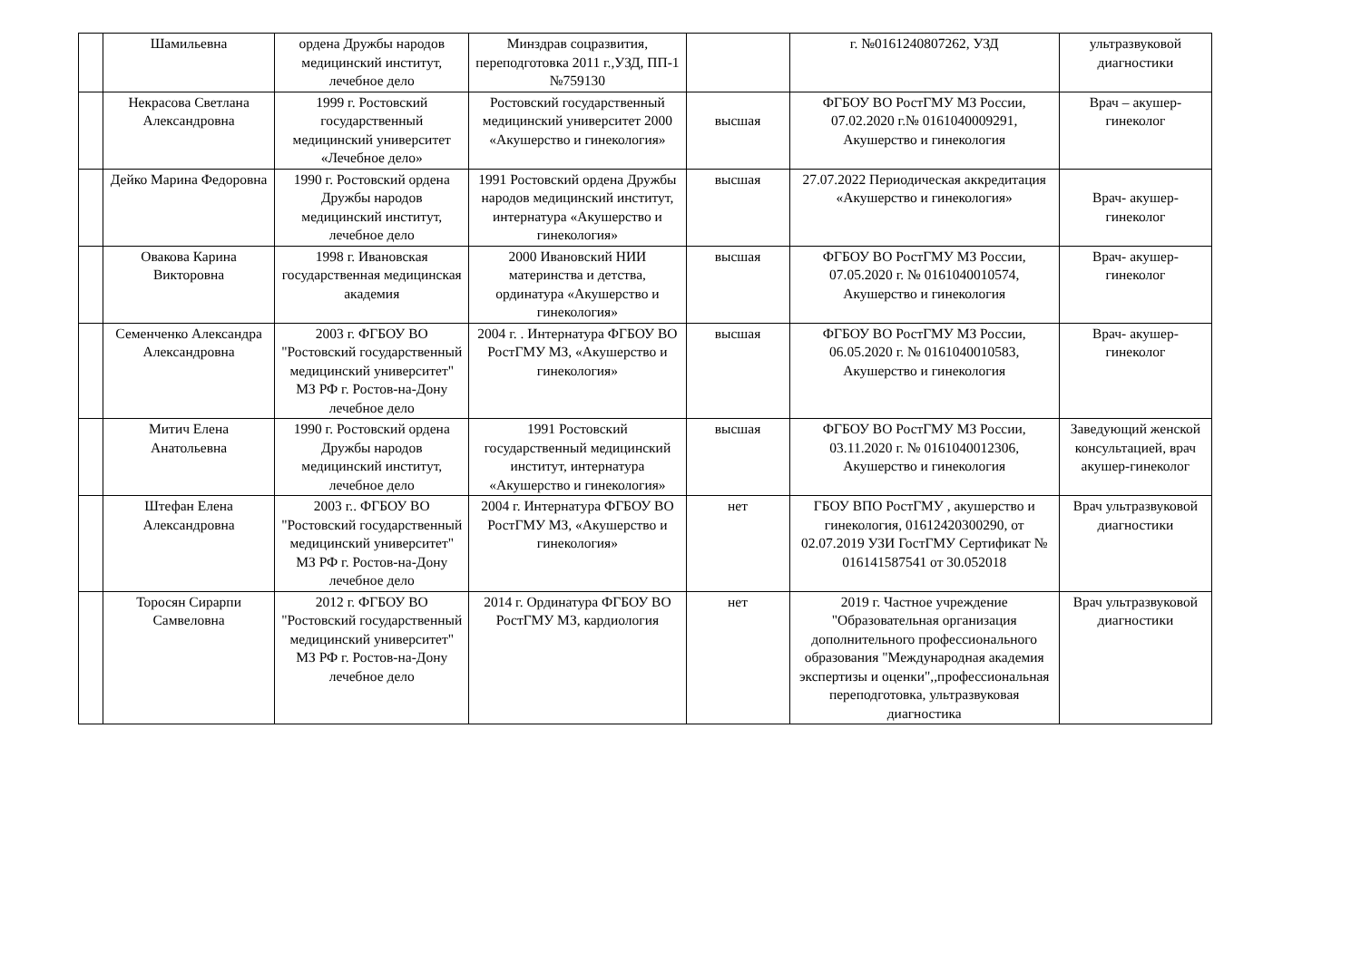| | Шамильевна | ордена Дружбы народов медицинский институт, лечебное дело | Минздрав соцразвития, переподготовка 2011 г.,УЗД, ПП-1 №759130 | | г. №0161240807262, УЗД | ультразвуковой диагностики |
| | Некрасова Светлана Александровна | 1999 г. Ростовский государственный медицинский университет «Лечебное дело» | Ростовский государственный медицинский университет 2000 «Акушерство и гинекология» | высшая | ФГБОУ ВО РостГМУ МЗ России, 07.02.2020 г.№ 0161040009291, Акушерство и гинекология | Врач – акушер-гинеколог |
| | Дейко Марина Федоровна | 1990 г. Ростовский ордена Дружбы народов медицинский институт, лечебное дело | 1991 Ростовский ордена Дружбы народов медицинский институт, интернатура «Акушерство и гинекология» | высшая | 27.07.2022 Периодическая аккредитация «Акушерство и гинекология» | Врач- акушер-гинеколог |
| | Овакова Карина Викторовна | 1998 г. Ивановская государственная медицинская академия | 2000 Ивановский НИИ материнства и детства, ординатура «Акушерство и гинекология» | высшая | ФГБОУ ВО РостГМУ МЗ России, 07.05.2020 г. № 0161040010574, Акушерство и гинекология | Врач- акушер-гинеколог |
| | Семенченко Александра Александровна | 2003 г. ФГБОУ ВО "Ростовский государственный медицинский университет" МЗ РФ г. Ростов-на-Дону лечебное дело | 2004 г. . Интернатура ФГБОУ ВО РостГМУ МЗ, «Акушерство и гинекология» | высшая | ФГБОУ ВО РостГМУ МЗ России, 06.05.2020 г. № 0161040010583, Акушерство и гинекология | Врач- акушер-гинеколог |
| | Митич Елена Анатольевна | 1990 г. Ростовский ордена Дружбы народов медицинский институт, лечебное дело | 1991 Ростовский государственный медицинский институт, интернатура «Акушерство и гинекология» | высшая | ФГБОУ ВО РостГМУ МЗ России, 03.11.2020 г. № 0161040012306, Акушерство и гинекология | Заведующий женской консультацией, врач акушер-гинеколог |
| | Штефан Елена Александровна | 2003 г.. ФГБОУ ВО "Ростовский государственный медицинский университет" МЗ РФ г. Ростов-на-Дону лечебное дело | 2004 г. Интернатура ФГБОУ ВО РостГМУ МЗ, «Акушерство и гинекология» | нет | ГБОУ ВПО РостГМУ , акушерство и гинекология, 01612420300290, от 02.07.2019 УЗИ ГостГМУ Сертификат № 016141587541 от 30.052018 | Врач ультразвуковой диагностики |
| | Торосян Сирарпи Самвеловна | 2012 г. ФГБОУ ВО "Ростовский государственный медицинский университет" МЗ РФ г. Ростов-на-Дону лечебное дело | 2014 г. Ординатура ФГБОУ ВО РостГМУ МЗ, кардиология | нет | 2019 г. Частное учреждение "Образовательная организация дополнительного профессионального образования "Международная академия экспертизы и оценки",,профессиональная переподготовка, ультразвуковая диагностика | Врач ультразвуковой диагностики |